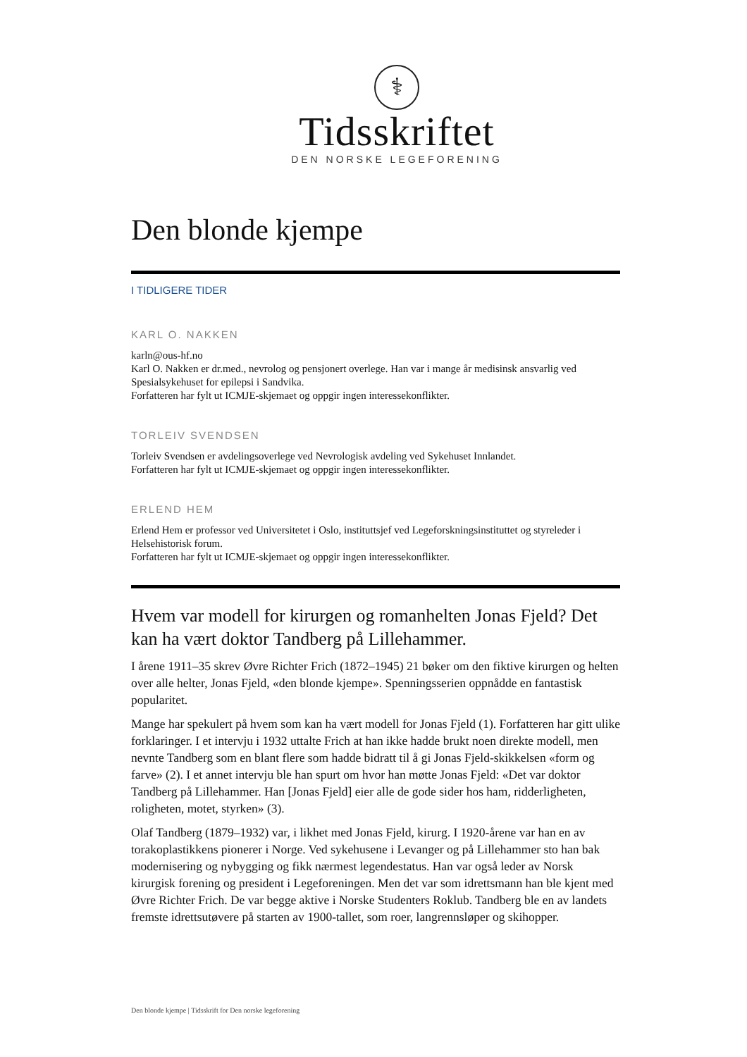⚕
Tidsskriftet
DEN NORSKE LEGEFORENING
Den blonde kjempe
I TIDLIGERE TIDER
KARL O. NAKKEN
karln@ous-hf.no
Karl O. Nakken er dr.med., nevrolog og pensjonert overlege. Han var i mange år medisinsk ansvarlig ved Spesialsykehuset for epilepsi i Sandvika.
Forfatteren har fylt ut ICMJE-skjemaet og oppgir ingen interessekonflikter.
TORLEIV SVENDSEN
Torleiv Svendsen er avdelingsoverlege ved Nevrologisk avdeling ved Sykehuset Innlandet.
Forfatteren har fylt ut ICMJE-skjemaet og oppgir ingen interessekonflikter.
ERLEND HEM
Erlend Hem er professor ved Universitetet i Oslo, instituttsjef ved Legeforskningsinstituttet og styreleder i Helsehistorisk forum.
Forfatteren har fylt ut ICMJE-skjemaet og oppgir ingen interessekonflikter.
Hvem var modell for kirurgen og romanhelten Jonas Fjeld? Det kan ha vært doktor Tandberg på Lillehammer.
I årene 1911–35 skrev Øvre Richter Frich (1872–1945) 21 bøker om den fiktive kirurgen og helten over alle helter, Jonas Fjeld, «den blonde kjempe». Spenningsserien oppnådde en fantastisk popularitet.
Mange har spekulert på hvem som kan ha vært modell for Jonas Fjeld (1). Forfatteren har gitt ulike forklaringer. I et intervju i 1932 uttalte Frich at han ikke hadde brukt noen direkte modell, men nevnte Tandberg som en blant flere som hadde bidratt til å gi Jonas Fjeld-skikkelsen «form og farve» (2). I et annet intervju ble han spurt om hvor han møtte Jonas Fjeld: «Det var doktor Tandberg på Lillehammer. Han [Jonas Fjeld] eier alle de gode sider hos ham, ridderligheten, roligheten, motet, styrken» (3).
Olaf Tandberg (1879–1932) var, i likhet med Jonas Fjeld, kirurg. I 1920-årene var han en av torakoplastikkens pionerer i Norge. Ved sykehusene i Levanger og på Lillehammer sto han bak modernisering og nybygging og fikk nærmest legendestatus. Han var også leder av Norsk kirurgisk forening og president i Legeforeningen. Men det var som idrettsmann han ble kjent med Øvre Richter Frich. De var begge aktive i Norske Studenters Roklub. Tandberg ble en av landets fremste idrettsutøvere på starten av 1900-tallet, som roer, langrennsløper og skihopper.
Den blonde kjempe | Tidsskrift for Den norske legeforening